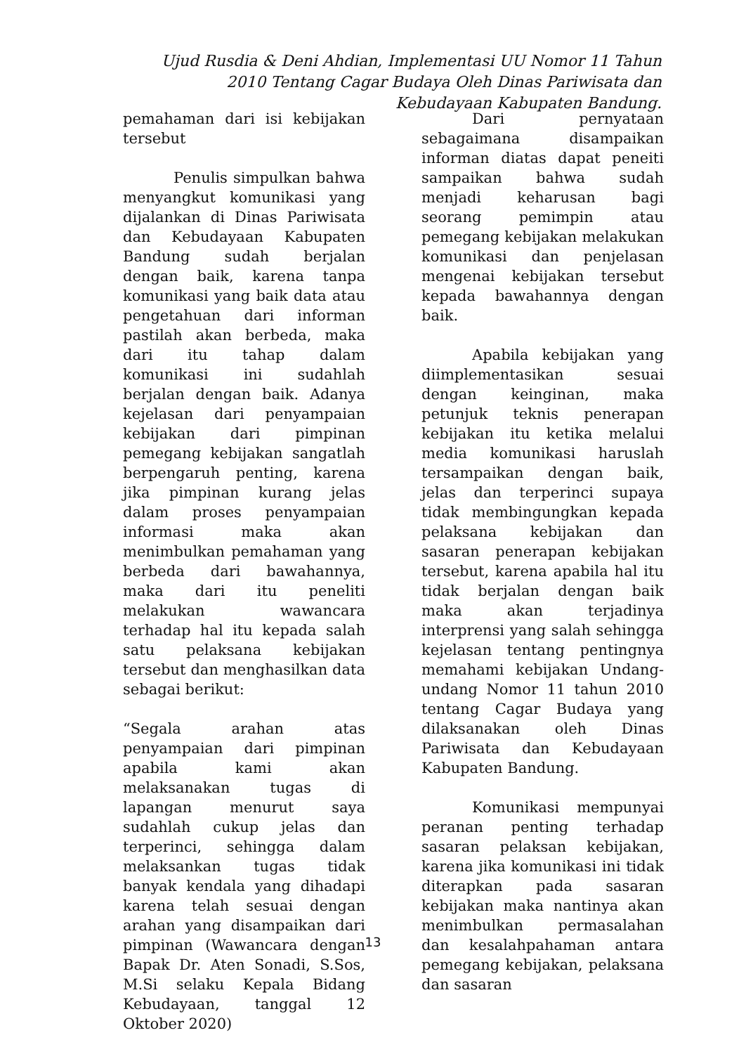Ujud Rusdia & Deni Ahdian, Implementasi UU Nomor 11 Tahun 2010 Tentang Cagar Budaya Oleh Dinas Pariwisata dan Kebudayaan Kabupaten Bandung.
pemahaman dari isi kebijakan tersebut
Penulis simpulkan bahwa menyangkut komunikasi yang dijalankan di Dinas Pariwisata dan Kebudayaan Kabupaten Bandung sudah berjalan dengan baik, karena tanpa komunikasi yang baik data atau pengetahuan dari informan pastilah akan berbeda, maka dari itu tahap dalam komunikasi ini sudahlah berjalan dengan baik. Adanya kejelasan dari penyampaian kebijakan dari pimpinan pemegang kebijakan sangatlah berpengaruh penting, karena jika pimpinan kurang jelas dalam proses penyampaian informasi maka akan menimbulkan pemahaman yang berbeda dari bawahannya, maka dari itu peneliti melakukan wawancara terhadap hal itu kepada salah satu pelaksana kebijakan tersebut dan menghasilkan data sebagai berikut:
“Segala arahan atas penyampaian dari pimpinan apabila kami akan melaksanakan tugas di lapangan menurut saya sudahlah cukup jelas dan terperinci, sehingga dalam melaksankan tugas tidak banyak kendala yang dihadapi karena telah sesuai dengan arahan yang disampaikan dari pimpinan (Wawancara dengan Bapak Dr. Aten Sonadi, S.Sos, M.Si selaku Kepala Bidang Kebudayaan, tanggal 12 Oktober 2020)
Dari pernyataan sebagaimana disampaikan informan diatas dapat peneiti sampaikan bahwa sudah menjadi keharusan bagi seorang pemimpin atau pemegang kebijakan melakukan komunikasi dan penjelasan mengenai kebijakan tersebut kepada bawahannya dengan baik.
Apabila kebijakan yang diimplementasikan sesuai dengan keinginan, maka petunjuk teknis penerapan kebijakan itu ketika melalui media komunikasi haruslah tersampaikan dengan baik, jelas dan terperinci supaya tidak membingungkan kepada pelaksana kebijakan dan sasaran penerapan kebijakan tersebut, karena apabila hal itu tidak berjalan dengan baik maka akan terjadinya interprensi yang salah sehingga kejelasan tentang pentingnya memahami kebijakan Undang-undang Nomor 11 tahun 2010 tentang Cagar Budaya yang dilaksanakan oleh Dinas Pariwisata dan Kebudayaan Kabupaten Bandung.
Komunikasi mempunyai peranan penting terhadap sasaran pelaksan kebijakan, karena jika komunikasi ini tidak diterapkan pada sasaran kebijakan maka nantinya akan menimbulkan permasalahan dan kesalahpahaman antara pemegang kebijakan, pelaksana dan sasaran
13